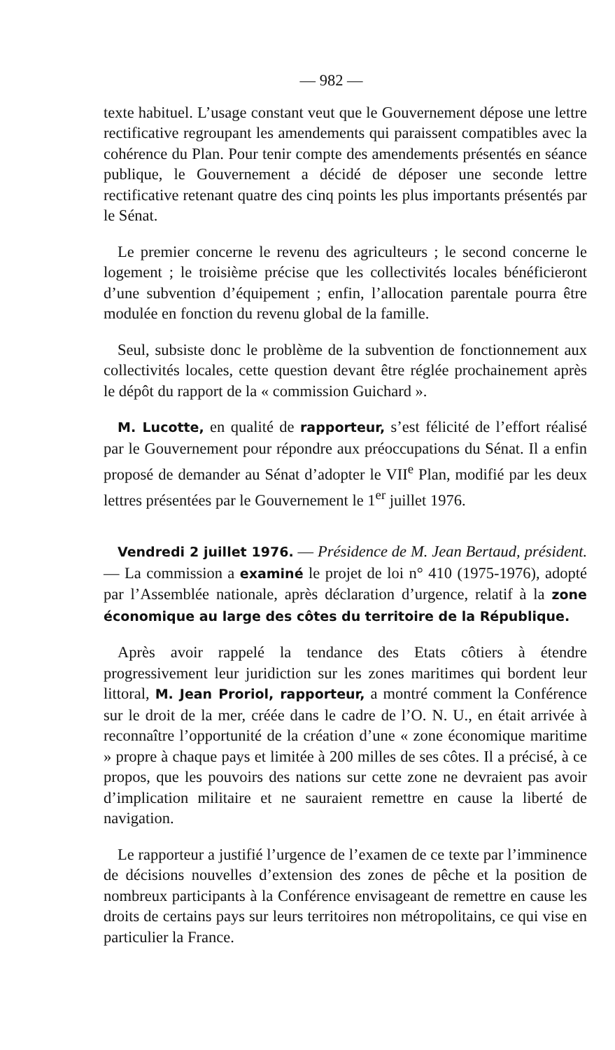— 982 —
texte habituel. L’usage constant veut que le Gouvernement dépose une lettre rectificative regroupant les amendements qui paraissent compatibles avec la cohérence du Plan. Pour tenir compte des amendements présentés en séance publique, le Gouvernement a décidé de déposer une seconde lettre rectificative retenant quatre des cinq points les plus importants présentés par le Sénat.
Le premier concerne le revenu des agriculteurs ; le second concerne le logement ; le troisième précise que les collectivités locales bénéficieront d’une subvention d’équipement ; enfin, l’allocation parentale pourra être modulée en fonction du revenu global de la famille.
Seul, subsiste donc le problème de la subvention de fonctionnement aux collectivités locales, cette question devant être réglée prochainement après le dépôt du rapport de la « commission Guichard ».
M. Lucotte, en qualité de rapporteur, s’est félicité de l’effort réalisé par le Gouvernement pour répondre aux préoccupations du Sénat. Il a enfin proposé de demander au Sénat d’adopter le VII<sup>e</sup> Plan, modifié par les deux lettres présentées par le Gouvernement le 1<sup>er</sup> juillet 1976.
Vendredi 2 juillet 1976. — Présidence de M. Jean Bertaud, président. — La commission a examiné le projet de loi n° 410 (1975-1976), adopté par l’Assemblée nationale, après déclaration d’urgence, relatif à la zone économique au large des côtes du territoire de la République.
Après avoir rappelé la tendance des Etats côtiers à étendre progressivement leur juridiction sur les zones maritimes qui bordent leur littoral, M. Jean Proriol, rapporteur, a montré comment la Conférence sur le droit de la mer, créée dans le cadre de l’O. N. U., en était arrivée à reconnaître l’opportunité de la création d’une « zone économique maritime » propre à chaque pays et limitée à 200 milles de ses côtes. Il a précisé, à ce propos, que les pouvoirs des nations sur cette zone ne devraient pas avoir d’implication militaire et ne sauraient remettre en cause la liberté de navigation.
Le rapporteur a justifié l’urgence de l’examen de ce texte par l’imminence de décisions nouvelles d’extension des zones de pêche et la position de nombreux participants à la Conférence envisageant de remettre en cause les droits de certains pays sur leurs territoires non métropolitains, ce qui vise en particulier la France.